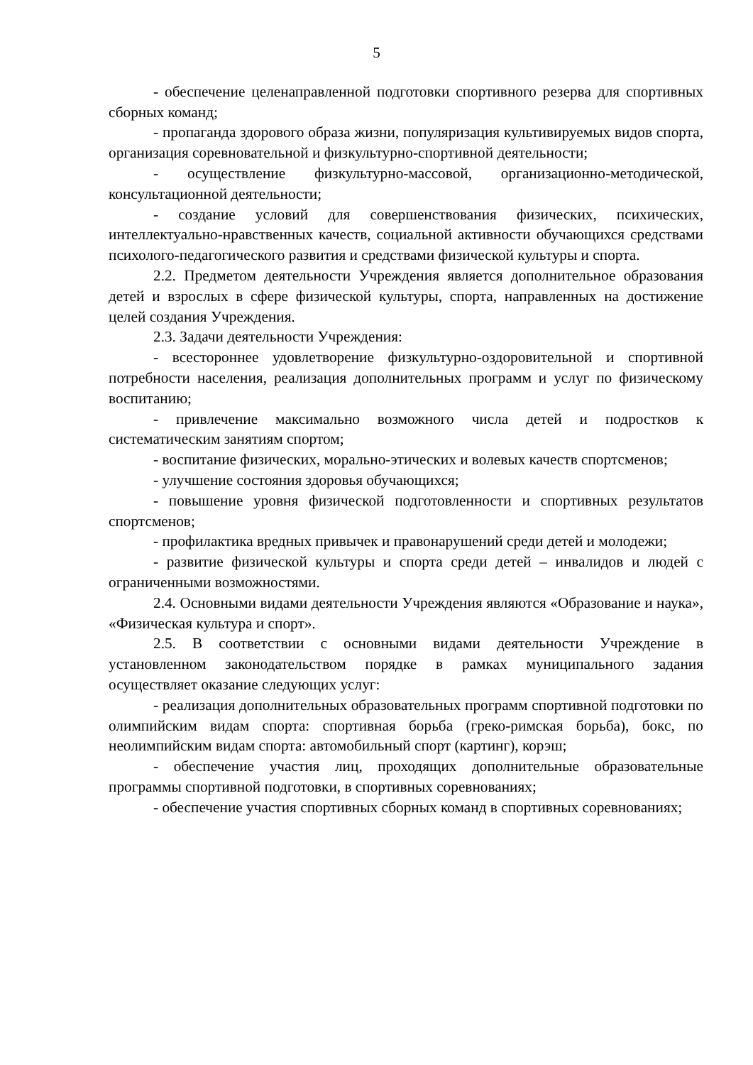5
- обеспечение целенаправленной подготовки спортивного резерва для спортивных сборных команд;
- пропаганда здорового образа жизни, популяризация культивируемых видов спорта, организация соревновательной и физкультурно-спортивной деятельности;
- осуществление физкультурно-массовой, организационно-методической, консультационной деятельности;
- создание условий для совершенствования физических, психических, интеллектуально-нравственных качеств, социальной активности обучающихся средствами психолого-педагогического развития и средствами физической культуры и спорта.
2.2. Предметом деятельности Учреждения является дополнительное образования детей и взрослых в сфере физической культуры, спорта, направленных на достижение целей создания Учреждения.
2.3. Задачи деятельности Учреждения:
- всестороннее удовлетворение физкультурно-оздоровительной и спортивной потребности населения, реализация дополнительных программ и услуг по физическому воспитанию;
- привлечение максимально возможного числа детей и подростков к систематическим занятиям спортом;
- воспитание физических, морально-этических и волевых качеств спортсменов;
- улучшение состояния здоровья обучающихся;
- повышение уровня физической подготовленности и спортивных результатов спортсменов;
- профилактика вредных привычек и правонарушений среди детей и молодежи;
- развитие физической культуры и спорта среди детей – инвалидов и людей с ограниченными возможностями.
2.4. Основными видами деятельности Учреждения являются «Образование и наука», «Физическая культура и спорт».
2.5. В соответствии с основными видами деятельности Учреждение в установленном законодательством порядке в рамках муниципального задания осуществляет оказание следующих услуг:
- реализация дополнительных образовательных программ спортивной подготовки по олимпийским видам спорта: спортивная борьба (греко-римская борьба), бокс, по неолимпийским видам спорта: автомобильный спорт (картинг), корэш;
- обеспечение участия лиц, проходящих дополнительные образовательные программы спортивной подготовки, в спортивных соревнованиях;
- обеспечение участия спортивных сборных команд в спортивных соревнованиях;